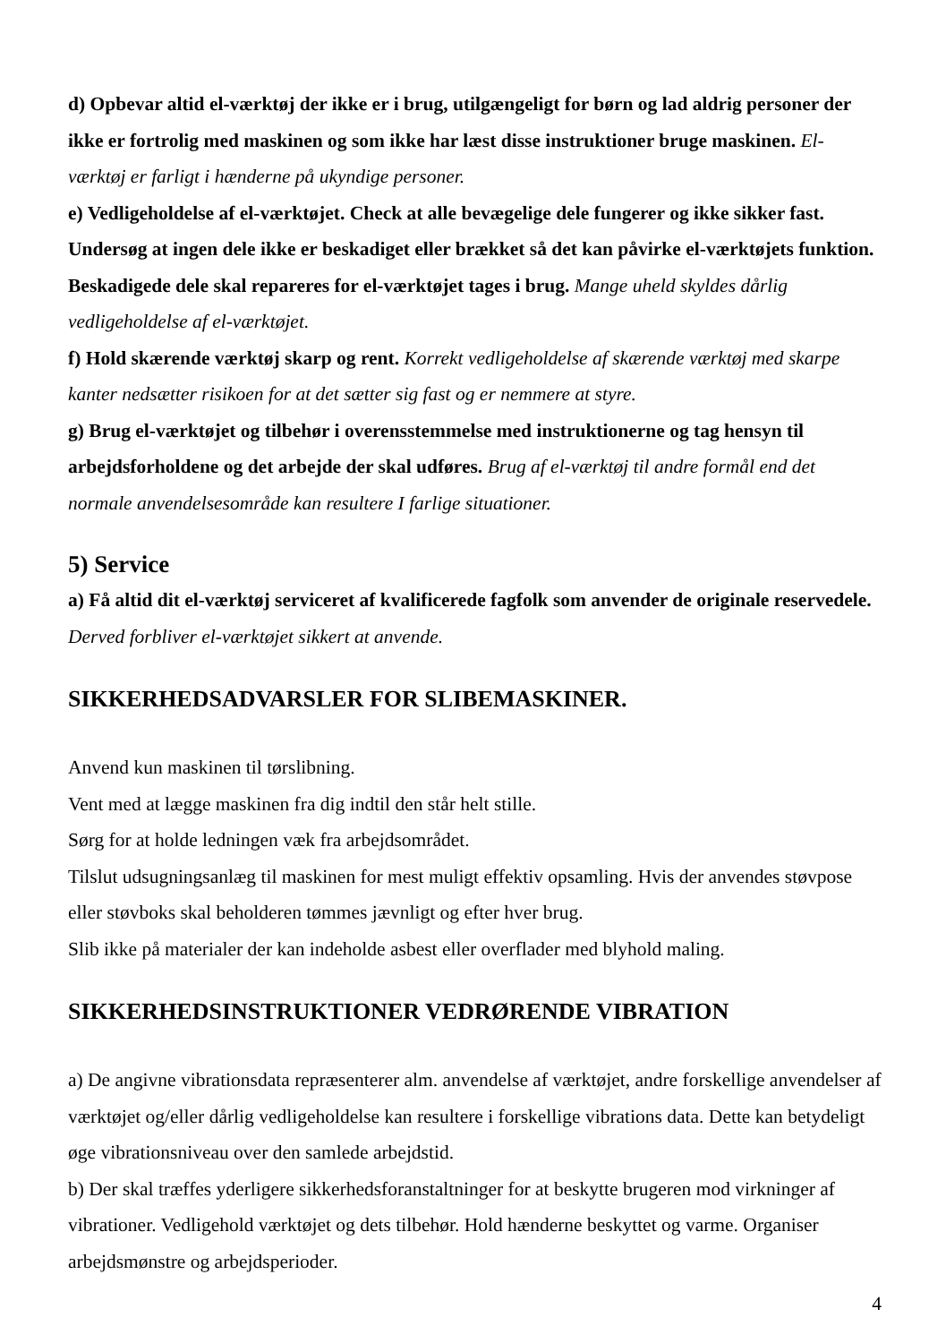d) Opbevar altid el-værktøj der ikke er i brug, utilgængeligt for børn og lad aldrig personer der ikke er fortrolig med maskinen og som ikke har læst disse instruktioner bruge maskinen. El-værktøj er farligt i hænderne på ukyndige personer.
e) Vedligeholdelse af el-værktøjet. Check at alle bevægelige dele fungerer og ikke sikker fast. Undersøg at ingen dele ikke er beskadiget eller brækket så det kan påvirke el-værktøjets funktion. Beskadigede dele skal repareres for el-værktøjet tages i brug. Mange uheld skyldes dårlig vedligeholdelse af el-værktøjet.
f) Hold skærende værktøj skarp og rent. Korrekt vedligeholdelse af skærende værktøj med skarpe kanter nedsætter risikoen for at det sætter sig fast og er nemmere at styre.
g) Brug el-værktøjet og tilbehør i overensstemmelse med instruktionerne og tag hensyn til arbejdsforholdene og det arbejde der skal udføres. Brug af el-værktøj til andre formål end det normale anvendelsesområde kan resultere I farlige situationer.
5) Service
a) Få altid dit el-værktøj serviceret af kvalificerede fagfolk som anvender de originale reservedele. Derved forbliver el-værktøjet sikkert at anvende.
SIKKERHEDSADVARSLER FOR SLIBEMASKINER.
Anvend kun maskinen til tørslibning.
Vent med at lægge maskinen fra dig indtil den står helt stille.
Sørg for at holde ledningen væk fra arbejdsområdet.
Tilslut udsugningsanlæg til maskinen for mest muligt effektiv opsamling. Hvis der anvendes støvpose eller støvboks skal beholderen tømmes jævnligt og efter hver brug.
Slib ikke på materialer der kan indeholde asbest eller overflader med blyhold maling.
SIKKERHEDSINSTRUKTIONER VEDRØRENDE VIBRATION
a) De angivne vibrationsdata repræsenterer alm. anvendelse af værktøjet, andre forskellige anvendelser af værktøjet og/eller dårlig vedligeholdelse kan resultere i forskellige vibrations data. Dette kan betydeligt øge vibrationsniveau over den samlede arbejdstid.
b) Der skal træffes yderligere sikkerhedsforanstaltninger for at beskytte brugeren mod virkninger af vibrationer. Vedligehold værktøjet og dets tilbehør. Hold hænderne beskyttet og varme. Organiser arbejdsmønstre og arbejdsperioder.
4